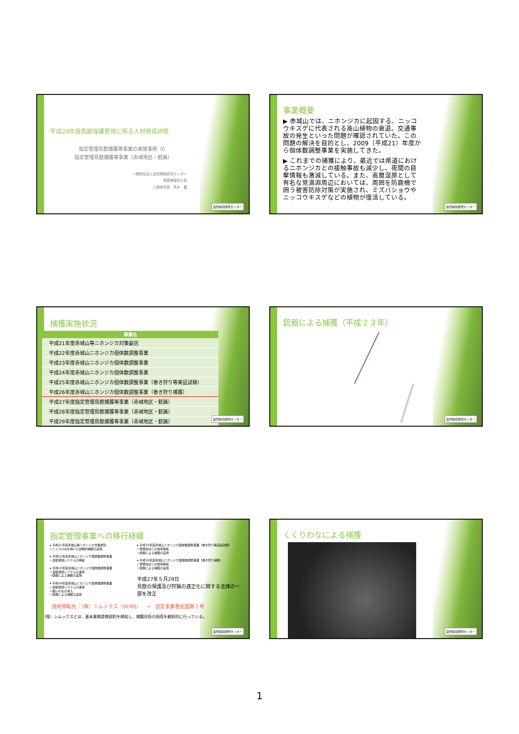平成29年度鳥獣保護管理に係る人材育成研修
指定管理鳥獣捕獲等事業の実施事例（Ⅰ）
指定管理鳥獣捕獲等事業（赤城地区・銃猟）
一般財団法人自然環境研究センター
鳥獣被害防止部
上席研究員　青木　豊
自然環境研究センター
事業概要
▶ 赤城山では、ニホンジカに起因する、ニッコウキスゲに代表される高山植物の衰退、交通事故の発生といった問題が確認されていた。この問題の解決を目的とし、2009（平成21）年度から個体数調整事業を実施してきた。
▶ これまでの捕獲により、最近では県道におけるニホンジカとの接触事故も減少し、夜間の目撃情報も激減している。また、高層湿原として有名な覚満淵周辺においては、周囲を防鹿柵で囲う被害防除対策が実施され、ミズバショウやニッコウキスゲなどの植物が復活している。
自然環境研究センター
捕獲実施状況
| 事業名 |
| --- |
| 平成21年度赤城山等ニホンジカ対策委託 |
| 平成22年度赤城山ニホンジカ個体数調整事業 |
| 平成23年度赤城山ニホンジカ個体数調整事業 |
| 平成24年度赤城山ニホンジカ個体数調整事業 |
| 平成25年度赤城山ニホンジカ個体数調整事業（巻き狩り等実証試験） |
| 平成26年度赤城山ニホンジカ個体数調整事業（巻き狩り捕獲） |
| 平成27年度指定管理鳥獣捕獲等事業（赤城地区・銃猟） |
| 平成28年度指定管理鳥獣捕獲等事業（赤城地区・銃猟） |
| 平成29年度指定管理鳥獣捕獲等事業（赤城地区・銃猟） |
自然環境研究センター
銃器による捕獲（平成２３年）
自然環境研究センター
指定管理事業への移行経緯
▸ 平成21年度赤城山等ニホンジカ対策委託
✓くくりわなを用いた試験的捕獲の実施
▸ 平成22年度赤城山ニホンジカ個体数調整事業
✓自動通報システムの構築
▸ 平成23年度赤城山ニホンジカ個体数調整事業
✓自動通報システムの運用
✓銃器による捕獲の実施
▸ 平成24年度赤城山ニホンジカ個体数調整事業
✓自動通報システムの運用
✓囲いわなの導入
✓銃器による捕獲の実施
▸ 平成25年度赤城山ニホンジカ個体数調整事業（巻き狩り等実証試験）
✓警備会社への技術移転
✓銃器による捕獲の実施
▸ 平成26年度赤城山ニホンジカ個体数調整事業（巻き狩り捕獲）
✓警備会社への技術移転
✓銃器による捕獲の実施
平成27年５月29日
鳥獣の保護及び狩猟の適正化に関する法律の一部を改正
技術移転先：（株）シムックス（SEMS）　→　認定事業者全国第１号
（株）シムックスとは、基本業務提携契約を締結し、捕獲技術の指導を継続的に行っている。
自然環境研究センター
くくりわなによる捕獲
自然環境研究センター
1